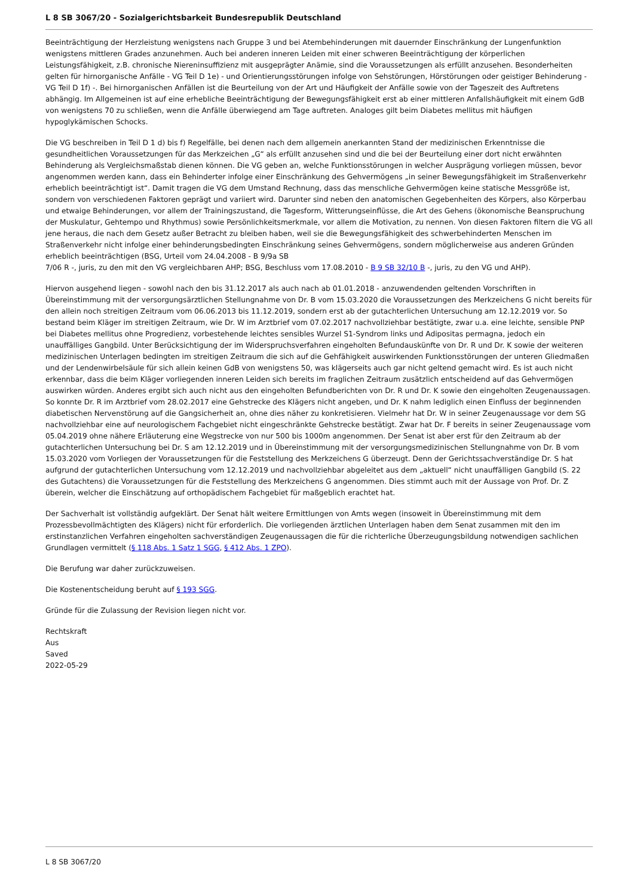L 8 SB 3067/20 - Sozialgerichtsbarkeit Bundesrepublik Deutschland
Beeinträchtigung der Herzleistung wenigstens nach Gruppe 3 und bei Atembehinderungen mit dauernder Einschränkung der Lungenfunktion wenigstens mittleren Grades anzunehmen. Auch bei anderen inneren Leiden mit einer schweren Beeinträchtigung der körperlichen Leistungsfähigkeit, z.B. chronische Niereninsuffizienz mit ausgeprägter Anämie, sind die Voraussetzungen als erfüllt anzusehen. Besonderheiten gelten für hirnorganische Anfälle - VG Teil D 1e) - und Orientierungsstörungen infolge von Sehstörungen, Hörstörungen oder geistiger Behinderung - VG Teil D 1f) -. Bei hirnorganischen Anfällen ist die Beurteilung von der Art und Häufigkeit der Anfälle sowie von der Tageszeit des Auftretens abhängig. Im Allgemeinen ist auf eine erhebliche Beeinträchtigung der Bewegungsfähigkeit erst ab einer mittleren Anfallshäufigkeit mit einem GdB von wenigstens 70 zu schließen, wenn die Anfälle überwiegend am Tage auftreten. Analoges gilt beim Diabetes mellitus mit häufigen hypoglykämischen Schocks.
Die VG beschreiben in Teil D 1 d) bis f) Regelfälle, bei denen nach dem allgemein anerkannten Stand der medizinischen Erkenntnisse die gesundheitlichen Voraussetzungen für das Merkzeichen „G“ als erfüllt anzusehen sind und die bei der Beurteilung einer dort nicht erwähnten Behinderung als Vergleichsmaßstab dienen können. Die VG geben an, welche Funktionsstörungen in welcher Ausprägung vorliegen müssen, bevor angenommen werden kann, dass ein Behinderter infolge einer Einschränkung des Gehvermögens „in seiner Bewegungsfähigkeit im Straßenverkehr erheblich beeinträchtigt ist“. Damit tragen die VG dem Umstand Rechnung, dass das menschliche Gehvermögen keine statische Messgröße ist, sondern von verschiedenen Faktoren geprägt und variiert wird. Darunter sind neben den anatomischen Gegebenheiten des Körpers, also Körperbau und etwaige Behinderungen, vor allem der Trainingszustand, die Tagesform, Witterungseinflüsse, die Art des Gehens (ökonomische Beanspruchung der Muskulatur, Gehtempo und Rhythmus) sowie Persönlichkeitsmerkmale, vor allem die Motivation, zu nennen. Von diesen Faktoren filtern die VG all jene heraus, die nach dem Gesetz außer Betracht zu bleiben haben, weil sie die Bewegungsfähigkeit des schwerbehinderten Menschen im Straßenverkehr nicht infolge einer behinderungsbedingten Einschränkung seines Gehvermögens, sondern möglicherweise aus anderen Gründen erheblich beeinträchtigen (BSG, Urteil vom 24.04.2008 - B 9/9a SB
7/06 R -, juris, zu den mit den VG vergleichbaren AHP; BSG, Beschluss vom 17.08.2010 - B 9 SB 32/10 B -, juris, zu den VG und AHP).
Hiervon ausgehend liegen - sowohl nach den bis 31.12.2017 als auch nach ab 01.01.2018 - anzuwendenden geltenden Vorschriften in Übereinstimmung mit der versorgungsärztlichen Stellungnahme von Dr. B vom 15.03.2020 die Voraussetzungen des Merkzeichens G nicht bereits für den allein noch streitigen Zeitraum vom 06.06.2013 bis 11.12.2019, sondern erst ab der gutachterlichen Untersuchung am 12.12.2019 vor. So bestand beim Kläger im streitigen Zeitraum, wie Dr. W im Arztbrief vom 07.02.2017 nachvollziehbar bestätigte, zwar u.a. eine leichte, sensible PNP bei Diabetes mellitus ohne Progredienz, vorbestehende leichtes sensibles Wurzel S1-Syndrom links und Adipositas permagna, jedoch ein unauffälliges Gangbild. Unter Berücksichtigung der im Widerspruchsverfahren eingeholten Befundauskünfte von Dr. R und Dr. K sowie der weiteren medizinischen Unterlagen bedingten im streitigen Zeitraum die sich auf die Gehfähigkeit auswirkenden Funktionsstörungen der unteren Gliedmaßen und der Lendenwirbelsäule für sich allein keinen GdB von wenigstens 50, was klägerseits auch gar nicht geltend gemacht wird. Es ist auch nicht erkennbar, dass die beim Kläger vorliegenden inneren Leiden sich bereits im fraglichen Zeitraum zusätzlich entscheidend auf das Gehvermögen auswirken würden. Anderes ergibt sich auch nicht aus den eingeholten Befundberichten von Dr. R und Dr. K sowie den eingeholten Zeugenaussagen. So konnte Dr. R im Arztbrief vom 28.02.2017 eine Gehstrecke des Klägers nicht angeben, und Dr. K nahm lediglich einen Einfluss der beginnenden diabetischen Nervenstörung auf die Gangsicherheit an, ohne dies näher zu konkretisieren. Vielmehr hat Dr. W in seiner Zeugenaussage vor dem SG nachvollziehbar eine auf neurologischem Fachgebiet nicht eingeschränkte Gehstrecke bestätigt. Zwar hat Dr. F bereits in seiner Zeugenaussage vom 05.04.2019 ohne nähere Erläuterung eine Wegstrecke von nur 500 bis 1000m angenommen. Der Senat ist aber erst für den Zeitraum ab der gutachterlichen Untersuchung bei Dr. S am 12.12.2019 und in Übereinstimmung mit der versorgungsmedizinischen Stellungnahme von Dr. B vom 15.03.2020 vom Vorliegen der Voraussetzungen für die Feststellung des Merkzeichens G überzeugt. Denn der Gerichtssachverständige Dr. S hat aufgrund der gutachterlichen Untersuchung vom 12.12.2019 und nachvollziehbar abgeleitet aus dem „aktuell“ nicht unauffälligen Gangbild (S. 22 des Gutachtens) die Voraussetzungen für die Feststellung des Merkzeichens G angenommen. Dies stimmt auch mit der Aussage von Prof. Dr. Z überein, welcher die Einschätzung auf orthopädischem Fachgebiet für maßgeblich erachtet hat.
Der Sachverhalt ist vollständig aufgeklärt. Der Senat hält weitere Ermittlungen von Amts wegen (insoweit in Übereinstimmung mit dem Prozessbevollmächtigten des Klägers) nicht für erforderlich. Die vorliegenden ärztlichen Unterlagen haben dem Senat zusammen mit den im erstinstanzlichen Verfahren eingeholten sachverständigen Zeugenaussagen die für die richterliche Überzeugungsbildung notwendigen sachlichen Grundlagen vermittelt (§ 118 Abs. 1 Satz 1 SGG, § 412 Abs. 1 ZPO).
Die Berufung war daher zurückzuweisen.
Die Kostenentscheidung beruht auf § 193 SGG.
Gründe für die Zulassung der Revision liegen nicht vor.
Rechtskraft
Aus
Saved
2022-05-29
L 8 SB 3067/20